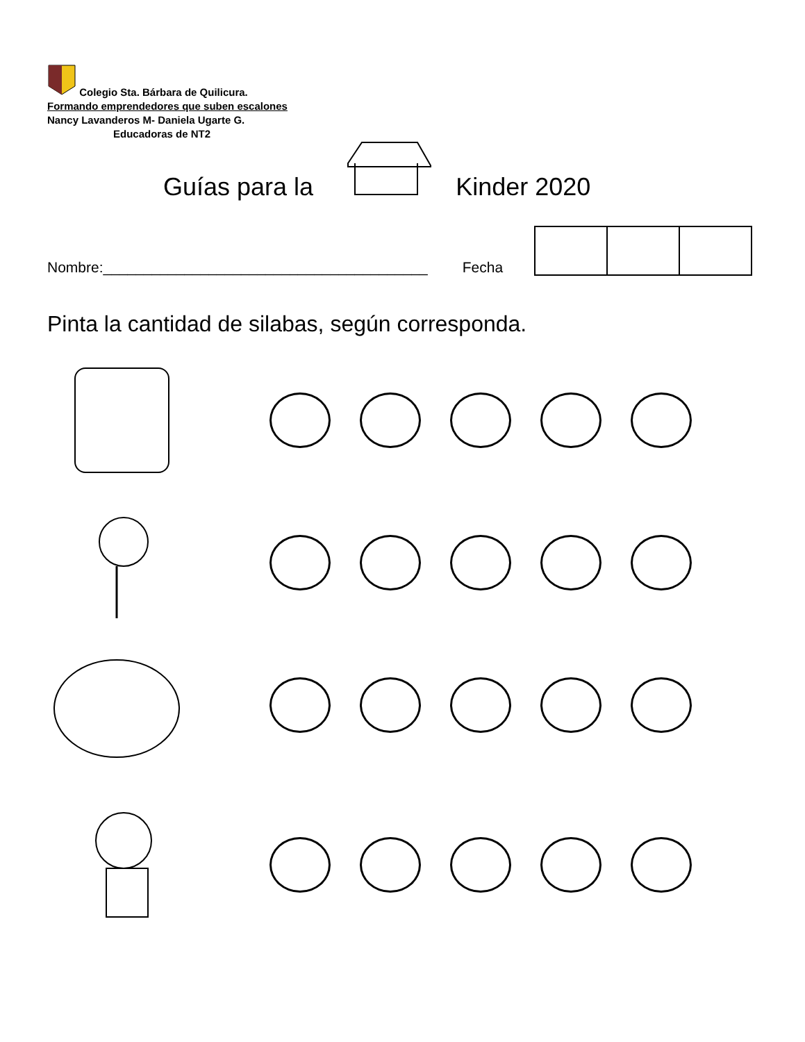Colegio Sta. Bárbara de Quilicura.
Formando emprendedores que suben escalones
Nancy Lavanderos M- Daniela Ugarte G.
Educadoras de NT2
Guías para la Kinder 2020
Nombre:________________________________________ Fecha
Pinta la cantidad de silabas, según corresponda.